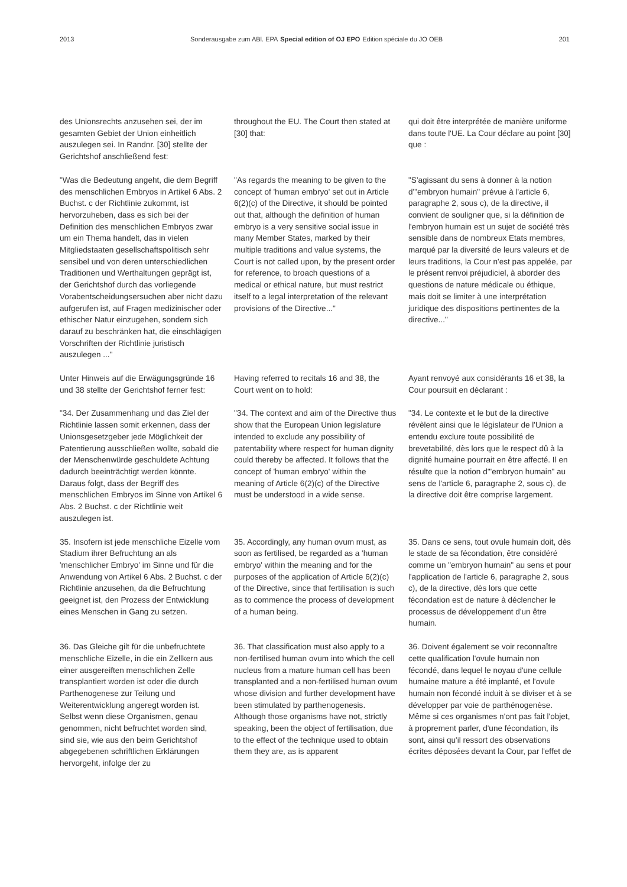2013 Sonderausgabe zum ABl. EPA Special edition of OJ EPO Edition spéciale du JO OEB
201
des Unionsrechts anzusehen sei, der im gesamten Gebiet der Union einheitlich auszulegen sei. In Randnr. [30] stellte der Gerichtshof anschließend fest:
throughout the EU. The Court then stated at [30] that:
qui doit être interprétée de manière uniforme dans toute l'UE. La Cour déclare au point [30] que :
"Was die Bedeutung angeht, die dem Begriff des menschlichen Embryos in Artikel 6 Abs. 2 Buchst. c der Richtlinie zukommt, ist hervorzuheben, dass es sich bei der Definition des menschlichen Embryos zwar um ein Thema handelt, das in vielen Mitgliedstaaten gesell­schaftspolitisch sehr sensibel und von deren unterschiedlichen Traditionen und Werthaltungen geprägt ist, der Gerichts­hof durch das vorliegende Vorabent­scheidungsersuchen aber nicht dazu aufgerufen ist, auf Fragen medizinischer oder ethischer Natur einzugehen, son­dern sich darauf zu beschränken hat, die einschlägigen Vorschriften der Richtlinie juristisch auszulegen ..."
"As regards the meaning to be given to the concept of 'human embryo' set out in Article 6(2)(c) of the Directive, it should be pointed out that, although the defini­tion of human embryo is a very sensitive social issue in many Member States, marked by their multiple traditions and value systems, the Court is not called upon, by the present order for reference, to broach questions of a medical or ethical nature, but must restrict itself to a legal interpretation of the relevant provisions of the Directive..."
"S'agissant du sens à donner à la notion d'"embryon humain" prévue à l'article 6, paragraphe 2, sous c), de la directive, il convient de souligner que, si la définition de l'embryon humain est un sujet de société très sensible dans de nombreux Etats membres, marqué par la diversité de leurs valeurs et de leurs traditions, la Cour n'est pas appelée, par le présent renvoi préjudiciel, à aborder des ques­tions de nature médicale ou éthique, mais doit se limiter à une interprétation juridique des dispositions pertinentes de la directive..."
Unter Hinweis auf die Erwägungsgründe 16 und 38 stellte der Gerichtshof ferner fest:
Having referred to recitals 16 and 38, the Court went on to hold:
Ayant renvoyé aux considérants 16 et 38, la Cour poursuit en déclarant :
"34. Der Zusammenhang und das Ziel der Richtlinie lassen somit erkennen, dass der Unionsgesetzgeber jede Mög­lichkeit der Patentierung ausschließen wollte, sobald die der Menschenwürde geschuldete Achtung dadurch beein­trächtigt werden könnte. Daraus folgt, dass der Begriff des menschlichen Embryos im Sinne von Artikel 6 Abs. 2 Buchst. c der Richtlinie weit auszulegen ist.
"34. The context and aim of the Directive thus show that the European Union legislature intended to exclude any possibility of patentability where respect for human dignity could thereby be affected. It follows that the concept of 'human embryo' within the meaning of Article 6(2)(c) of the Directive must be understood in a wide sense.
"34. Le contexte et le but de la directive révèlent ainsi que le législateur de l'Union a entendu exclure toute possibi­lité de brevetabilité, dès lors que le respect dû à la dignité humaine pourrait en être affecté. Il en résulte que la notion d'"embryon humain" au sens de l'article 6, paragraphe 2, sous c), de la directive doit être comprise largement.
35. Insofern ist jede menschliche Eizelle vom Stadium ihrer Befruchtung an als 'menschlicher Embryo' im Sinne und für die Anwendung von Artikel 6 Abs. 2 Buchst. c der Richtlinie anzusehen, da die Befruchtung geeignet ist, den Pro­zess der Entwicklung eines Menschen in Gang zu setzen.
35. Accordingly, any human ovum must, as soon as fertilised, be regarded as a 'human embryo' within the meaning and for the purposes of the application of Article 6(2)(c) of the Directive, since that fertilisation is such as to commence the process of development of a human being.
35. Dans ce sens, tout ovule humain doit, dès le stade de sa fécondation, être considéré comme un "embryon humain" au sens et pour l'application de l'article 6, paragraphe 2, sous c), de la directive, dès lors que cette fécondation est de nature à déclencher le processus de développement d'un être humain.
36. Das Gleiche gilt für die unbefruchtete menschliche Eizelle, in die ein Zellkern aus einer ausgereiften menschlichen Zelle transplantiert worden ist oder die durch Parthenogenese zur Teilung und Weiterentwicklung angeregt worden ist. Selbst wenn diese Organismen, genau genommen, nicht befruchtet worden sind, sind sie, wie aus den beim Gerichtshof abgegebenen schriftlichen Erklärungen hervorgeht, infolge der zu
36. That classification must also apply to a non-fertilised human ovum into which the cell nucleus from a mature human cell has been transplanted and a non-fertilised human ovum whose division and further development have been stimulated by parthenogenesis. Although those organisms have not, strictly speaking, been the object of fertilisation, due to the effect of the technique used to obtain them they are, as is apparent
36. Doivent également se voir reconnaî­tre cette qualification l'ovule humain non fécondé, dans lequel le noyau d'une cellule humaine mature a été implanté, et l'ovule humain non fécondé induit à se diviser et à se développer par voie de parthénogenèse. Même si ces organis­mes n'ont pas fait l'objet, à proprement parler, d'une fécondation, ils sont, ainsi qu'il ressort des observations écrites déposées devant la Cour, par l'effet de